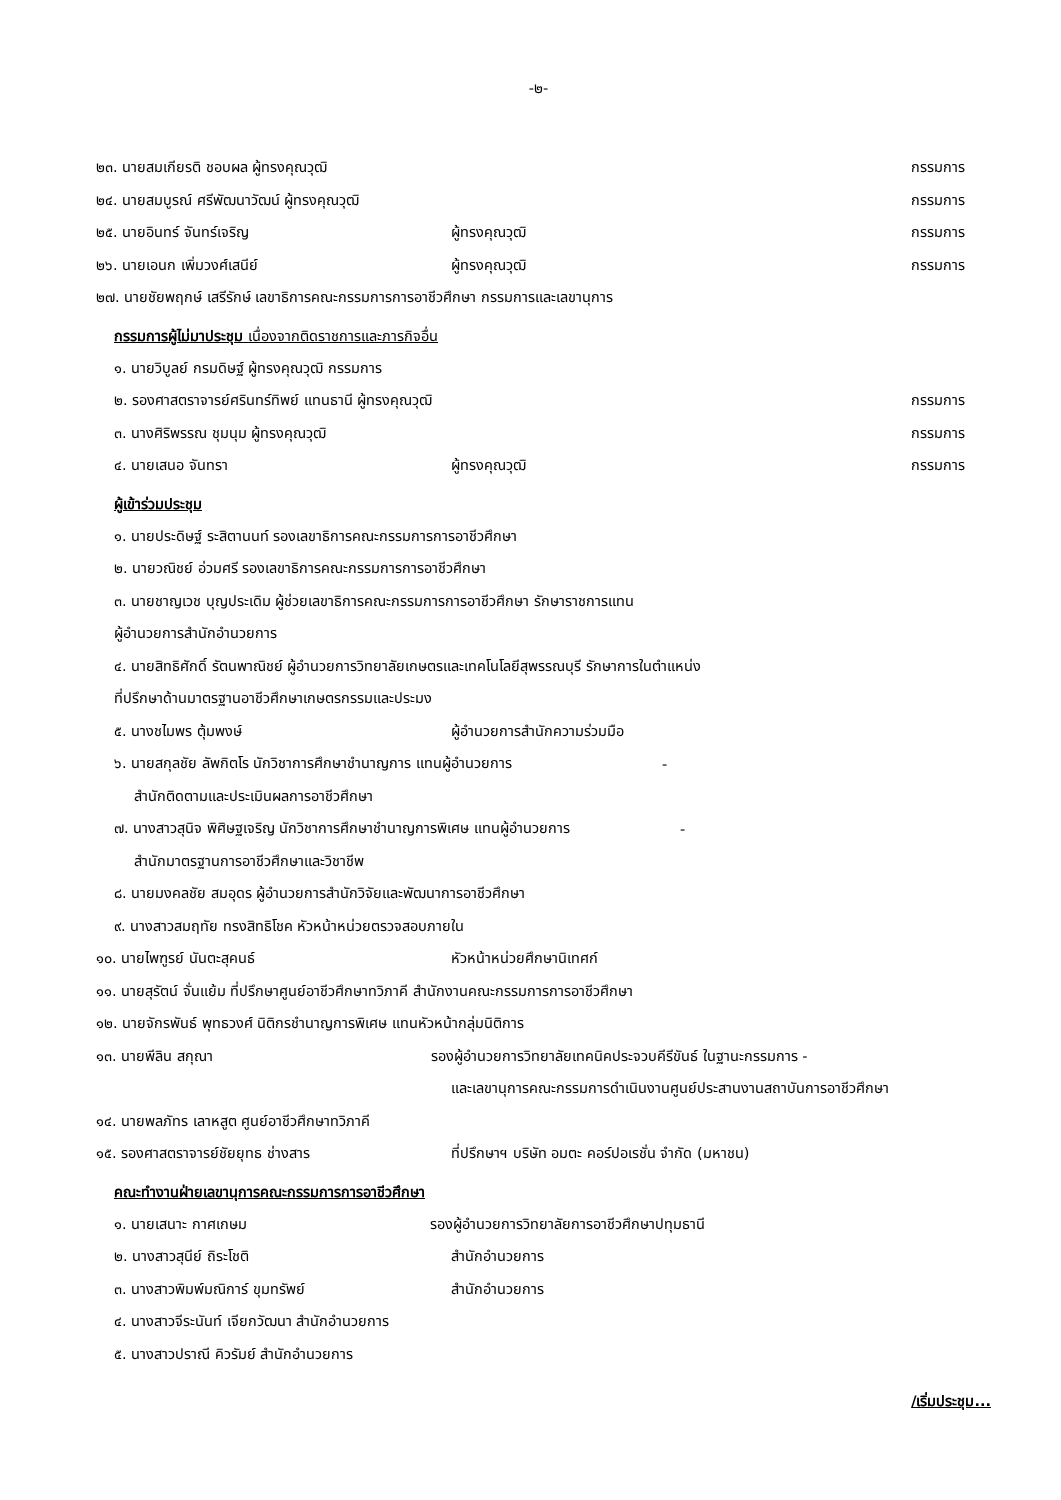-๒-
๒๓. นายสมเกียรติ ชอบผล ผู้ทรงคุณวุฒิ กรรมการ
๒๔. นายสมบูรณ์ ศรีพัฒนาวัฒน์ ผู้ทรงคุณวุฒิ กรรมการ
๒๕. นายอินทร์ จันทร์เจริญ ผู้ทรงคุณวุฒิ กรรมการ
๒๖. นายเอนก เพิ่มวงศ์เสนีย์ ผู้ทรงคุณวุฒิ กรรมการ
๒๗. นายชัยพฤกษ์ เสรีรักษ์ เลขาธิการคณะกรรมการการอาชีวศึกษา กรรมการและเลขานุการ
กรรมการผู้ไม่มาประชุม เนื่องจากติดราชการและภารกิจอื่น
๑. นายวิบูลย์ กรมดิษฐ์ ผู้ทรงคุณวุฒิ กรรมการ
๒. รองศาสตราจารย์ศรินทร์ทิพย์ แทนธานี ผู้ทรงคุณวุฒิ กรรมการ
๓. นางศิริพรรณ ชุมนุม ผู้ทรงคุณวุฒิ กรรมการ
๔. นายเสนอ จันทรา ผู้ทรงคุณวุฒิ กรรมการ
ผู้เข้าร่วมประชุม
๑. นายประดิษฐ์ ระสิตานนท์ รองเลขาธิการคณะกรรมการการอาชีวศึกษา
๒. นายวณิชย์ อ่วมศรี รองเลขาธิการคณะกรรมการการอาชีวศึกษา
๓. นายชาญเวช บุญประเดิม ผู้ช่วยเลขาธิการคณะกรรมการการอาชีวศึกษา รักษาราชการแทน
ผู้อำนวยการสำนักอำนวยการ
๔. นายสิทธิศักดิ์ รัตนพาณิชย์ ผู้อำนวยการวิทยาลัยเกษตรและเทคโนโลยีสุพรรณบุรี รักษาการในตำแหน่ง
ที่ปรึกษาด้านมาตรฐานอาชีวศึกษาเกษตรกรรมและประมง
๕. นางชไมพร ตุ้มพงษ์ ผู้อำนวยการสำนักความร่วมมือ
๖. นายสกุลชัย ลัพกิตโร นักวิชาการศึกษาชำนาญการ แทนผู้อำนวยการ -
สำนักติดตามและประเมินผลการอาชีวศึกษา
๗. นางสาวสุนิจ พิศิษฐเจริญ นักวิชาการศึกษาชำนาญการพิเศษ แทนผู้อำนวยการ -
สำนักมาตรฐานการอาชีวศึกษาและวิชาชีพ
๘. นายมงคลชัย สมอุดร ผู้อำนวยการสำนักวิจัยและพัฒนาการอาชีวศึกษา
๙. นางสาวสมฤทัย ทรงสิทธิโชค หัวหน้าหน่วยตรวจสอบภายใน
๑๐. นายไพฑูรย์ นันตะสุคนธ์ หัวหน้าหน่วยศึกษานิเทศก์
๑๑. นายสุรัตน์ จั่นแย้ม ที่ปรึกษาศูนย์อาชีวศึกษาทวิภาคี สำนักงานคณะกรรมการการอาชีวศึกษา
๑๒. นายจักรพันธ์ พุทธวงศ์ นิติกรชำนาญการพิเศษ แทนหัวหน้ากลุ่มนิติการ
๑๓. นายพีลิน สกุณา รองผู้อำนวยการวิทยาลัยเทคนิคประจวบคีรีขันธ์ ในฐานะกรรมการ -
และเลขานุการคณะกรรมการดำเนินงานศูนย์ประสานงานสถาบันการอาชีวศึกษา
๑๔. นายพลภัทร เลาหสูต ศูนย์อาชีวศึกษาทวิภาคี
๑๕. รองศาสตราจารย์ชัยยุทธ ช่างสาร ที่ปรึกษาฯ บริษัท อมตะ คอร์ปอเรชั่น จำกัด (มหาชน)
คณะทำงานฝ่ายเลขานุการคณะกรรมการการอาชีวศึกษา
๑. นายเสนาะ กาศเกษม รองผู้อำนวยการวิทยาลัยการอาชีวศึกษาปทุมธานี
๒. นางสาวสุนีย์ ถิระโชติ สำนักอำนวยการ
๓. นางสาวพิมพ์มณิการ์ ขุมทรัพย์ สำนักอำนวยการ
๔. นางสาวจีระนันท์ เจียกวัฒนา สำนักอำนวยการ
๕. นางสาวปราณี คิวรัมย์ สำนักอำนวยการ
/เริ่มประชุม...